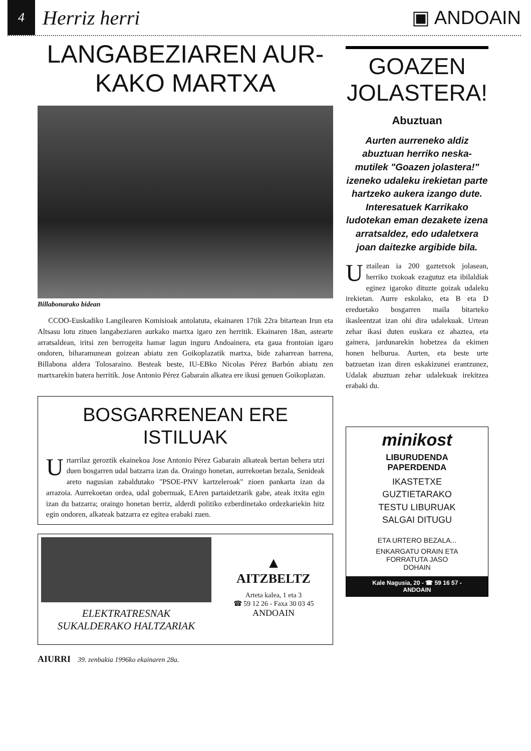4
Herriz herri ▣ ANDOAIN
LANGABEZIAREN AUR-
KAKO MARTXA
Billabonarako bidean
CCOO-Euskadiko Langilearen Komisioak antolatuta, ekainaren 17tik 22ra bitartean Irun eta Altsasu lotu zituen langabeziaren aurkako martxa igaro zen herritik. Ekainaren 18an, astearte arratsaldean, iritsi zen berrogeita hamar lagun inguru Andoainera, eta gaua frontoian igaro ondoren, biharamunean goizean abiatu zen Goikoplazatik martxa, bide zaharrean barrena, Billabona aldera Tolosaraino. Besteak beste, IU-EBko Nicolas Pérez Barbón abiatu zen martxarekin batera herritik. Jose Antonio Pérez Gabarain alkatea ere ikusi genuen Goikoplazan.
BOSGARRENEAN ERE
ISTILUAK
Urtarrilaz geroztik ekainekoa Jose Antonio Pérez Gabarain alkateak bertan behera utzi duen bosgarren udal batzarra izan da. Oraingo honetan, aurrekoetan bezala, Senideak areto nagusian zabaldutako "PSOE-PNV kartzeleroak" zioen pankarta izan da arrazoia. Aurrekoetan ordea, udal gobernuak, EAren partaidetzarik gabe, ateak itxita egin izan du batzarra; oraingo honetan berriz, alderdi politiko ezberdinetako ordezkariekin hitz egin ondoren, alkateak batzarra ez egitea erabaki zuen.
ELEKTRATRESNAK
SUKALDERAKO HALTZARIAK
▲
AITZBELTZ
Arteta kalea, 1 eta 3
☎ 59 12 26 - Faxa 30 03 45
ANDOAIN
GOAZEN JOLASTERA!
Abuztuan
Aurten aurreneko aldiz abuztuan herriko neska-mutilek "Goazen jolastera!" izeneko udaleku irekietan parte hartzeko aukera izango dute. Interesatuek Karrikako ludotekan eman dezakete izena arratsaldez, edo udaletxera joan daitezke argibide bila.
Uztailean ia 200 gaztetxok jolasean, herriko txokoak ezagutuz eta ibilaldiak eginez igaroko dituzte goizak udaleku irekietan. Aurre eskolako, eta B eta D ereduetako bosgarren maila bitarteko ikasleentzat izan ohi dira udalekuak. Urtean zehar ikasi duten euskara ez ahaztea, eta gainera, jardunarekin hobetzea da ekimen honen helburua. Aurten, eta beste urte batzuetan izan diren eskakizunei erantzunez, Udalak abuztuan zehar udalekuak irekitzea erabaki du.
minikost
LIBURUDENDA
PAPERDENDA
IKASTETXE
GUZTIETARAKO
TESTU LIBURUAK
SALGAI DITUGU
ETA URTERO BEZALA...
ENKARGATU ORAIN ETA
FORRATUTA JASO
DOHAIN
Kale Nagusia, 20 - ☎ 59 16 57 -
ANDOAIN
AIURRI 39. zenbakia 1996ko ekainaren 28a.